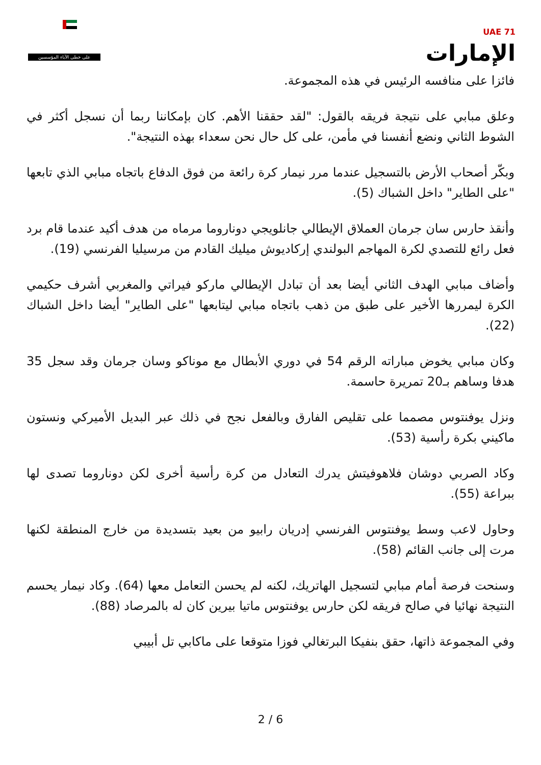على خطى الآباء المؤسسين
UAE 71
الإمارات
فائزا على منافسه الرئيس في هذه المجموعة.
وعلق مبابي على نتيجة فريقه بالقول: "لقد حققنا الأهم. كان بإمكاننا ربما أن نسجل أكثر في الشوط الثاني ونضع أنفسنا في مأمن، على كل حال نحن سعداء بهذه النتيجة".
وبكّر أصحاب الأرض بالتسجيل عندما مرر نيمار كرة رائعة من فوق الدفاع باتجاه مبابي الذي تابعها "على الطاير" داخل الشباك (5).
وأنقذ حارس سان جرمان العملاق الإيطالي جانلويجي دوناروما مرماه من هدف أكيد عندما قام برد فعل رائع للتصدي لكرة المهاجم البولندي إركاديوش ميليك القادم من مرسيليا الفرنسي (19).
وأضاف مبابي الهدف الثاني أيضا بعد أن تبادل الإيطالي ماركو فيراتي والمغربي أشرف حكيمي الكرة ليمررها الأخير على طبق من ذهب باتجاه مبابي ليتابعها "على الطاير" أيضا داخل الشباك (22).
وكان مبابي يخوض مباراته الرقم 54 في دوري الأبطال مع موناكو وسان جرمان وقد سجل 35 هدفا وساهم بـ20 تمريرة حاسمة.
ونزل يوفنتوس مصمما على تقليص الفارق وبالفعل نجح في ذلك عبر البديل الأميركي ونستون ماكيني بكرة رأسية (53).
وكاد الصربي دوشان فلاهوفيتش يدرك التعادل من كرة رأسية أخرى لكن دوناروما تصدى لها ببراعة (55).
وحاول لاعب وسط يوفنتوس الفرنسي إدريان رابيو من بعيد بتسديدة من خارج المنطقة لكنها مرت إلى جانب القائم (58).
وسنحت فرصة أمام مبابي لتسجيل الهاتريك، لكنه لم يحسن التعامل معها (64). وكاد نيمار يحسم النتيجة نهائيا في صالح فريقه لكن حارس يوفنتوس ماتيا بيرين كان له بالمرصاد (88).
وفي المجموعة ذاتها، حقق بنفيكا البرتغالي فوزا متوقعا على ماكابي تل أبيبي
2 / 6